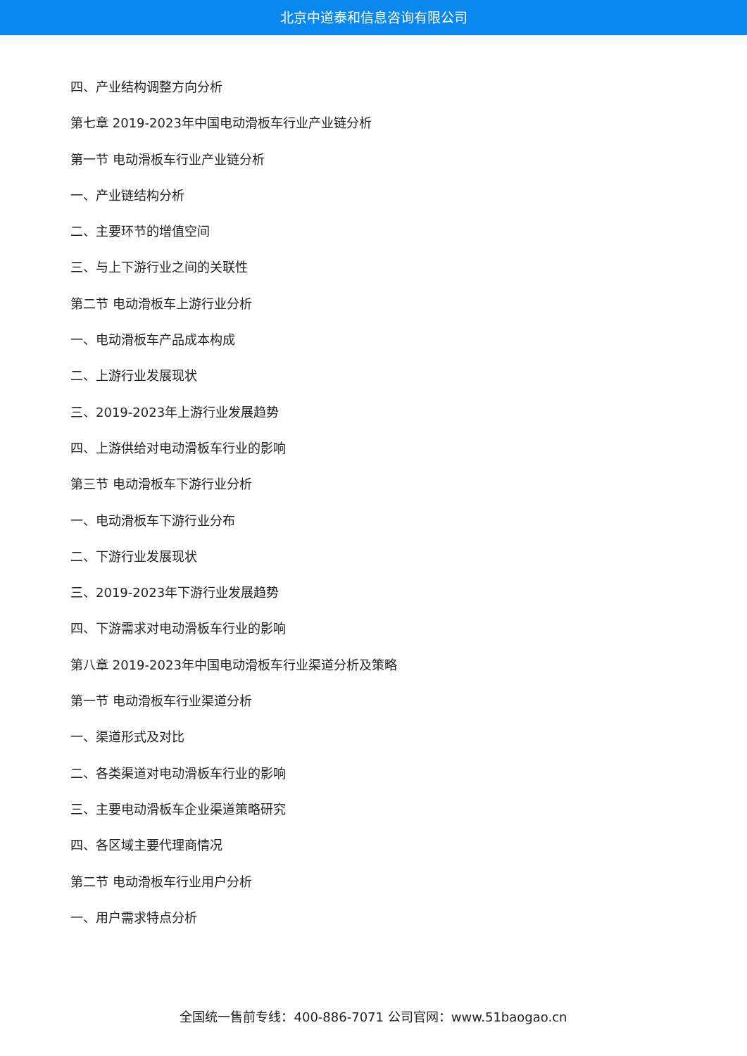北京中道泰和信息咨询有限公司
四、产业结构调整方向分析
第七章 2019-2023年中国电动滑板车行业产业链分析
第一节 电动滑板车行业产业链分析
一、产业链结构分析
二、主要环节的增值空间
三、与上下游行业之间的关联性
第二节 电动滑板车上游行业分析
一、电动滑板车产品成本构成
二、上游行业发展现状
三、2019-2023年上游行业发展趋势
四、上游供给对电动滑板车行业的影响
第三节 电动滑板车下游行业分析
一、电动滑板车下游行业分布
二、下游行业发展现状
三、2019-2023年下游行业发展趋势
四、下游需求对电动滑板车行业的影响
第八章 2019-2023年中国电动滑板车行业渠道分析及策略
第一节 电动滑板车行业渠道分析
一、渠道形式及对比
二、各类渠道对电动滑板车行业的影响
三、主要电动滑板车企业渠道策略研究
四、各区域主要代理商情况
第二节 电动滑板车行业用户分析
一、用户需求特点分析
全国统一售前专线：400-886-7071 公司官网：www.51baogao.cn